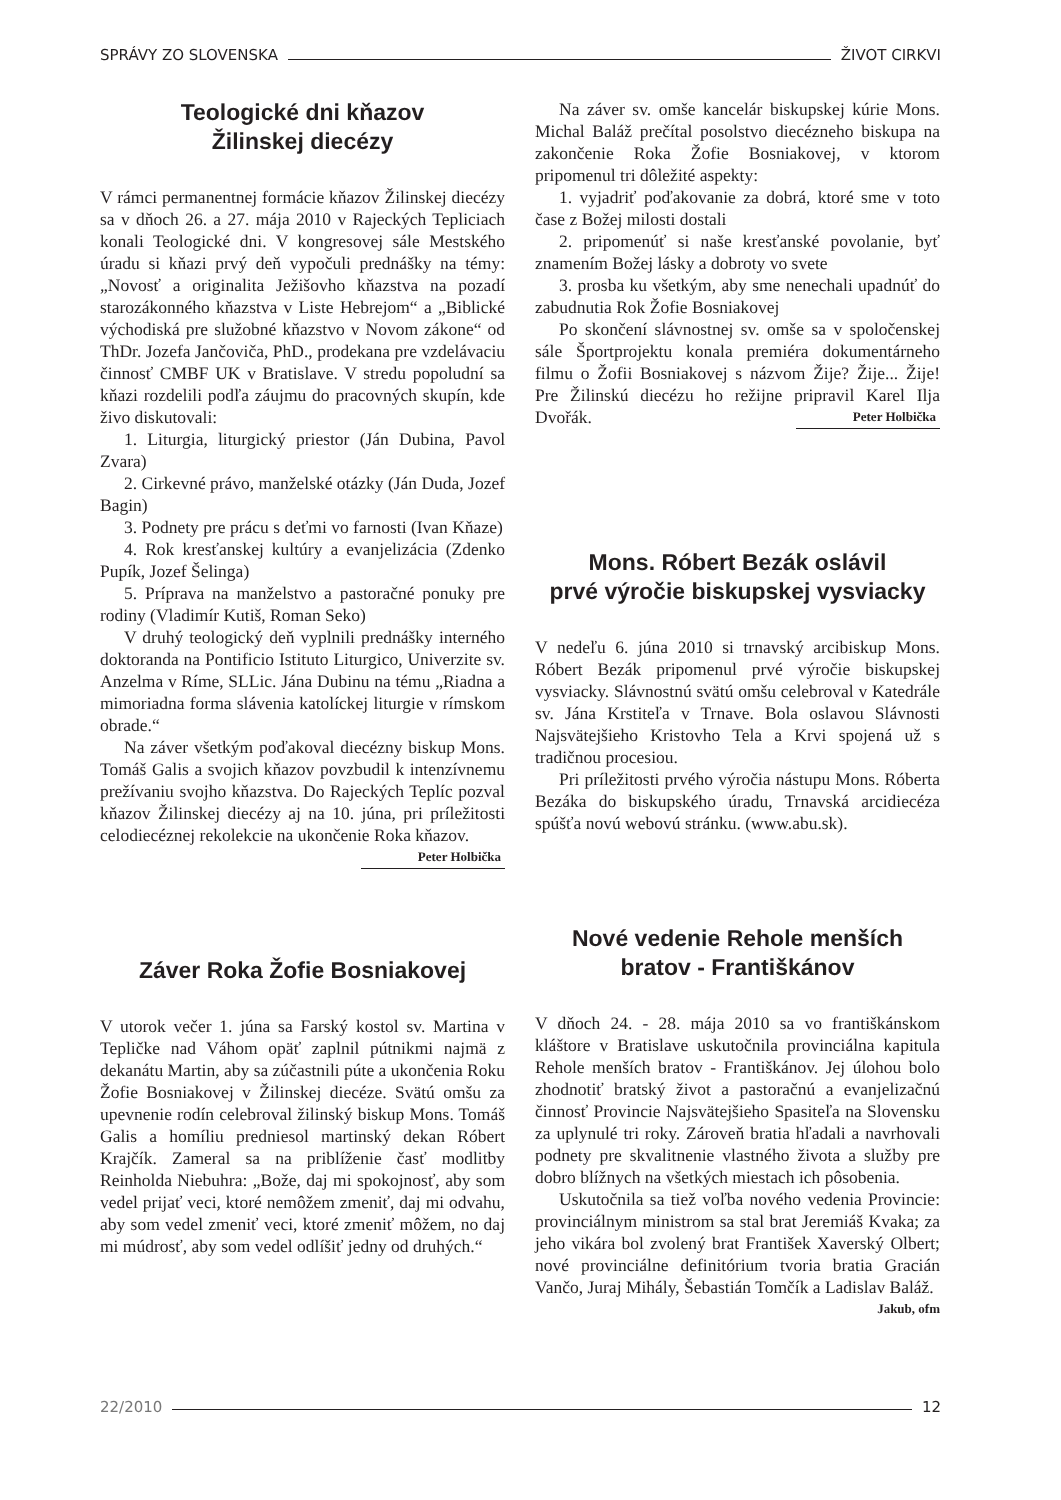SPRÁVY ZO SLOVENSKA ŽIVOT CIRKVI
Teologické dni kňazov
Žilinskej diecézy
V rámci permanentnej formácie kňazov Žilinskej diecézy sa v dňoch 26. a 27. mája 2010 v Rajeckých Tepliciach konali Teologické dni. V kongresovej sále Mestského úradu si kňazi prvý deň vypočuli prednášky na témy: „Novosť a originalita Ježišovho kňazstva na pozadí starozákonného kňazstva v Liste Hebrejom“ a „Biblické východiská pre služobné kňazstvo v Novom zákone“ od ThDr. Jozefa Jančoviča, PhD., prodekana pre vzdelávaciu činnosť CMBF UK v Bratislave. V stredu popoludní sa kňazi rozdelili podľa záujmu do pracovných skupín, kde živo diskutovali:
1. Liturgia, liturgický priestor (Ján Dubina, Pavol Zvara)
2. Cirkevné právo, manželské otázky (Ján Duda, Jozef Bagin)
3. Podnety pre prácu s deťmi vo farnosti (Ivan Kňaze)
4. Rok kresťanskej kultúry a evanjelizácia (Zdenko Pupík, Jozef Šelinga)
5. Príprava na manželstvo a pastoračné ponuky pre rodiny (Vladimír Kutiš, Roman Seko)
V druhý teologický deň vyplnili prednášky interného doktoranda na Pontificio Istituto Liturgico, Univerzite sv. Anzelma v Ríme, SLLic. Jána Dubinu na tému „Riadna a mimoriadna forma slávenia katolíckej liturgie v rímskom obrade.“
Na záver všetkým poďakoval diecézny biskup Mons. Tomáš Galis a svojich kňazov povzbudil k intenzívnemu prežívaniu svojho kňazstva. Do Rajeckých Teplíc pozval kňazov Žilinskej diecézy aj na 10. júna, pri príležitosti celodiecéznej rekolekcie na ukončenie Roka kňazov. Peter Holbička
Záver Roka Žofie Bosniakovej
V utorok večer 1. júna sa Farský kostol sv. Martina v Tepličke nad Váhom opäť zaplnil pútnikmi najmä z dekanátu Martin, aby sa zúčastnili púte a ukončenia Roku Žofie Bosniakovej v Žilinskej diecéze. Svätú omšu za upevnenie rodín celebroval žilinský biskup Mons. Tomáš Galis a homíliu predniesol martinský dekan Róbert Krajčík. Zameral sa na priblíženie časť modlitby Reinholda Niebuhra: „Bože, daj mi spokojnosť, aby som vedel prijať veci, ktoré nemôžem zmeniť, daj mi odvahu, aby som vedel zmeniť veci, ktoré zmeniť môžem, no daj mi múdrosť, aby som vedel odlíšiť jedny od druhých.“
Na záver sv. omše kancelár biskupskej kúrie Mons. Michal Baláž prečítal posolstvo diecézneho biskupa na zakončenie Roka Žofie Bosniakovej, v ktorom pripomenul tri dôležité aspekty:
1. vyjadriť poďakovanie za dobrá, ktoré sme v toto čase z Božej milosti dostali
2. pripomenúť si naše kresťanské povolanie, byť znamením Božej lásky a dobroty vo svete
3. prosba ku všetkým, aby sme nenechali upadnúť do zabudnutia Rok Žofie Bosniakovej
Po skončení slávnostnej sv. omše sa v spoločenskej sále Športprojektu konala premiéra dokumentárneho filmu o Žofii Bosniakovej s názvom Žije? Žije... Žije! Pre Žilinskú diecézu ho režijne pripravil Karel Ilja Dvořák. Peter Holbička
Mons. Róbert Bezák oslávil
prvé výročie biskupskej vysviacky
V nedeľu 6. júna 2010 si trnavský arcibiskup Mons. Róbert Bezák pripomenul prvé výročie biskupskej vysviacky. Slávnostnú svätú omšu celebroval v Katedrále sv. Jána Krstiteľa v Trnave. Bola oslavou Slávnosti Najsvätejšieho Kristovho Tela a Krvi spojená už s tradičnou procesiou.
Pri príležitosti prvého výročia nástupu Mons. Róberta Bezáka do biskupského úradu, Trnavská arcidiecéza spúšťa novú webovú stránku. (www.abu.sk).
Nové vedenie Rehole menších
bratov - Františkánov
V dňoch 24. - 28. mája 2010 sa vo františkánskom kláštore v Bratislave uskutočnila provinciálna kapitula Rehole menších bratov - Františkánov. Jej úlohou bolo zhodnotiť bratský život a pastoračnú a evanjelizačnú činnosť Provincie Najsvätejšieho Spasiteľa na Slovensku za uplynulé tri roky. Zároveň bratia hľadali a navrhovali podnety pre skvalitnenie vlastného života a služby pre dobro blížnych na všetkých miestach ich pôsobenia.
Uskutočnila sa tiež voľba nového vedenia Provincie: provinciálnym ministrom sa stal brat Jeremiáš Kvaka; za jeho vikára bol zvolený brat František Xaverský Olbert; nové provinciálne definitórium tvoria bratia Gracián Vančo, Juraj Mihály, Šebastián Tomčík a Ladislav Baláž. Jakub, ofm
22/2010 12